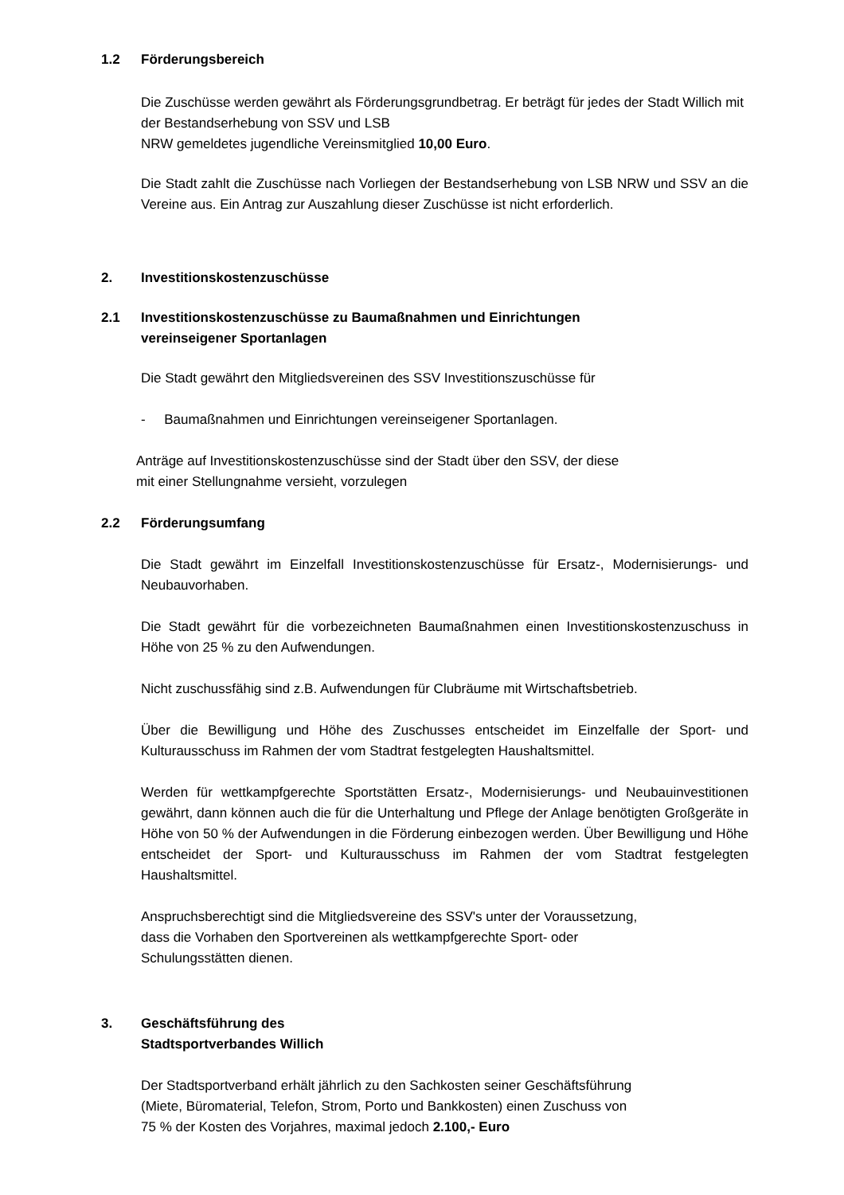1.2 Förderungsbereich
Die Zuschüsse werden gewährt als Förderungsgrundbetrag. Er beträgt für jedes der Stadt Willich mit der Bestandserhebung von SSV und LSB
NRW gemeldetes jugendliche Vereinsmitglied 10,00 Euro.
Die Stadt zahlt die Zuschüsse nach Vorliegen der Bestandserhebung von LSB NRW und SSV an die Vereine aus. Ein Antrag zur Auszahlung dieser Zuschüsse ist nicht erforderlich.
2. Investitionskostenzuschüsse
2.1 Investitionskostenzuschüsse zu Baumaßnahmen und Einrichtungen
vereinseigener Sportanlagen
Die Stadt gewährt den Mitgliedsvereinen des SSV Investitionszuschüsse für
- Baumaßnahmen und Einrichtungen vereinseigener Sportanlagen.
Anträge auf Investitionskostenzuschüsse sind der Stadt über den SSV, der diese
mit einer Stellungnahme versieht, vorzulegen
2.2 Förderungsumfang
Die Stadt gewährt im Einzelfall Investitionskostenzuschüsse für Ersatz-, Modernisierungs- und Neubauvorhaben.
Die Stadt gewährt für die vorbezeichneten Baumaßnahmen einen Investitionskostenzuschuss in Höhe von 25 % zu den Aufwendungen.
Nicht zuschussfähig sind z.B. Aufwendungen für Clubräume mit Wirtschaftsbetrieb.
Über die Bewilligung und Höhe des Zuschusses entscheidet im Einzelfalle der Sport- und Kulturausschuss im Rahmen der vom Stadtrat festgelegten Haushaltsmittel.
Werden für wettkampfgerechte Sportstätten Ersatz-, Modernisierungs- und Neubauinvestitionen gewährt, dann können auch die für die Unterhaltung und Pflege der Anlage benötigten Großgeräte in Höhe von 50 % der Aufwendungen in die Förderung einbezogen werden. Über Bewilligung und Höhe entscheidet der Sport- und Kulturausschuss im Rahmen der vom Stadtrat festgelegten Haushaltsmittel.
Anspruchsberechtigt sind die Mitgliedsvereine des SSV's unter der Voraussetzung,
dass die Vorhaben den Sportvereinen als wettkampfgerechte Sport- oder
Schulungsstätten dienen.
3. Geschäftsführung des
Stadtsportverbandes Willich
Der Stadtsportverband erhält jährlich zu den Sachkosten seiner Geschäftsführung
(Miete, Büromaterial, Telefon, Strom, Porto und Bankkosten) einen Zuschuss von
75 % der Kosten des Vorjahres, maximal jedoch 2.100,- Euro